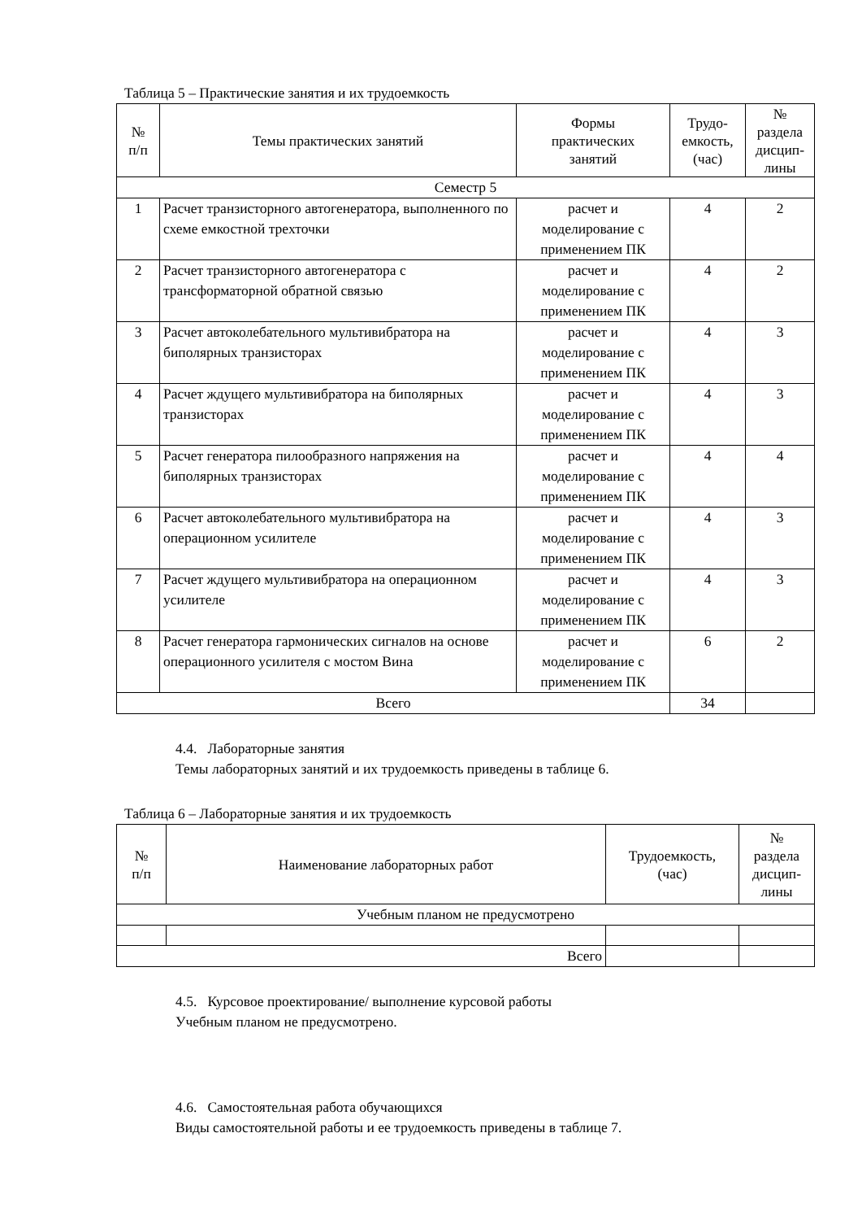Таблица 5 – Практические занятия и их трудоемкость
| № п/п | Темы практических занятий | Формы практических занятий | Трудо- емкость, (час) | № раздела дисцип- лины |
| --- | --- | --- | --- | --- |
| Семестр 5 | | | | |
| 1 | Расчет транзисторного автогенератора, выполненного по схеме емкостной трехточки | расчет и моделирование с применением ПК | 4 | 2 |
| 2 | Расчет транзисторного автогенератора с трансформаторной обратной связью | расчет и моделирование с применением ПК | 4 | 2 |
| 3 | Расчет автоколебательного мультивибратора на биполярных транзисторах | расчет и моделирование с применением ПК | 4 | 3 |
| 4 | Расчет ждущего мультивибратора на биполярных транзисторах | расчет и моделирование с применением ПК | 4 | 3 |
| 5 | Расчет генератора пилообразного напряжения на биполярных транзисторах | расчет и моделирование с применением ПК | 4 | 4 |
| 6 | Расчет автоколебательного мультивибратора на операционном усилителе | расчет и моделирование с применением ПК | 4 | 3 |
| 7 | Расчет ждущего мультивибратора на операционном усилителе | расчет и моделирование с применением ПК | 4 | 3 |
| 8 | Расчет генератора гармонических сигналов на основе операционного усилителя с мостом Вина | расчет и моделирование с применением ПК | 6 | 2 |
| Всего | | | 34 | |
4.4. Лабораторные занятия
Темы лабораторных занятий и их трудоемкость приведены в таблице 6.
Таблица 6 – Лабораторные занятия и их трудоемкость
| № п/п | Наименование лабораторных работ | Трудоемкость, (час) | № раздела дисцип- лины |
| --- | --- | --- | --- |
| Учебным планом не предусмотрено | | | |
| Всего | | | |
4.5. Курсовое проектирование/ выполнение курсовой работы
Учебным планом не предусмотрено.
4.6. Самостоятельная работа обучающихся
Виды самостоятельной работы и ее трудоемкость приведены в таблице 7.